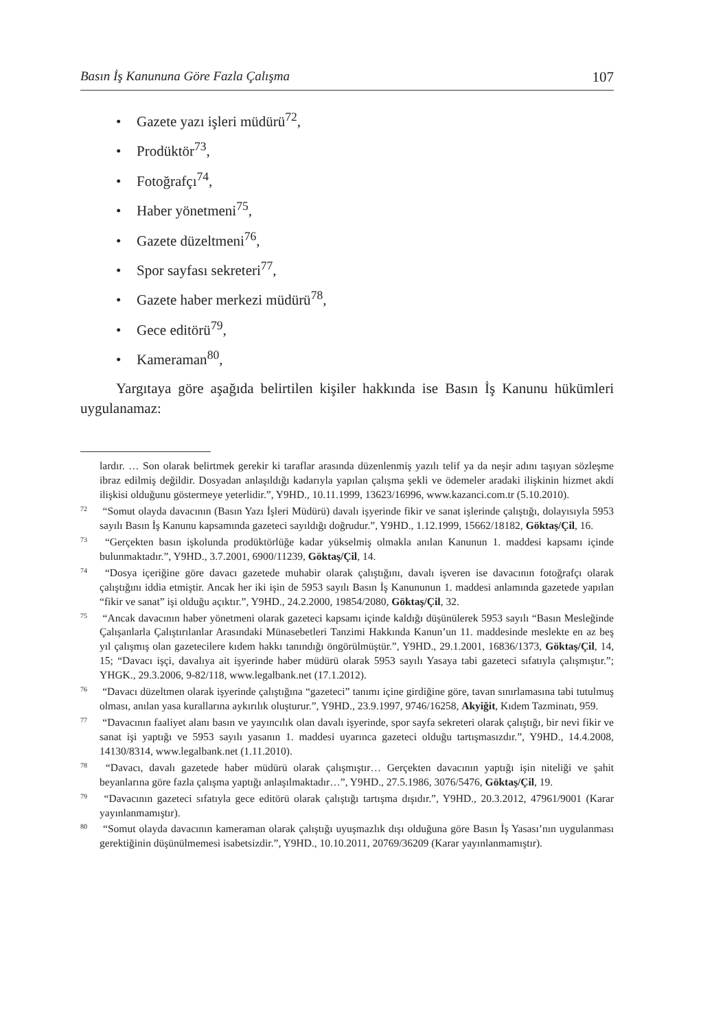Basın İş Kanununa Göre Fazla Çalışma 107
• Gazete yazı işleri müdürü<sup>72</sup>,
• Prodüktör<sup>73</sup>,
• Fotoğrafçı<sup>74</sup>,
• Haber yönetmeni<sup>75</sup>,
• Gazete düzeltmeni<sup>76</sup>,
• Spor sayfası sekreteri<sup>77</sup>,
• Gazete haber merkezi müdürü<sup>78</sup>,
• Gece editörü<sup>79</sup>,
• Kameraman<sup>80</sup>,
Yargıtaya göre aşağıda belirtilen kişiler hakkında ise Basın İş Kanunu hükümleri uygulanamaz:
lardır. … Son olarak belirtmek gerekir ki taraflar arasında düzenlenmiş yazılı telif ya da neşir adını taşıyan sözleşme ibraz edilmiş değildir. Dosyadan anlaşıldığı kadarıyla yapılan çalışma şekli ve ödemeler aradaki ilişkinin hizmet akdi ilişkisi olduğunu göstermeye yeterlidir.”, Y9HD., 10.11.1999, 13623/16996, www.kazanci.com.tr (5.10.2010).
<sup>72</sup> “Somut olayda davacının (Basın Yazı İşleri Müdürü) davalı işyerinde fikir ve sanat işlerinde çalıştığı, dolayısıyla 5953 sayılı Basın İş Kanunu kapsamında gazeteci sayıldığı doğrudur.”, Y9HD., 1.12.1999, 15662/18182, Göktaş/Çil, 16.
<sup>73</sup> “Gerçekten basın işkolunda prodüktörlüğe kadar yükselmiş olmakla anılan Kanunun 1. maddesi kapsamı içinde bulunmaktadır.”, Y9HD., 3.7.2001, 6900/11239, Göktaş/Çil, 14.
<sup>74</sup> “Dosya içeriğine göre davacı gazetede muhabir olarak çalıştığını, davalı işveren ise davacının fotoğrafçı olarak çalıştığını iddia etmiştir. Ancak her iki işin de 5953 sayılı Basın İş Kanununun 1. maddesi anlamında gazetede yapılan “fikir ve sanat” işi olduğu açıktır.”, Y9HD., 24.2.2000, 19854/2080, Göktaş/Çil, 32.
<sup>75</sup> “Ancak davacının haber yönetmeni olarak gazeteci kapsamı içinde kaldığı düşünülerek 5953 sayılı “Basın Mesleğinde Çalışanlarla Çalıştırılanlar Arasındaki Münasebetleri Tanzimi Hakkında Kanun’un 11. maddesinde meslekte en az beş yıl çalışmış olan gazetecilere kıdem hakkı tanındığı öngörülmüştür.”, Y9HD., 29.1.2001, 16836/1373, Göktaş/Çil, 14, 15; “Davacı işçi, davalıya ait işyerinde haber müdürü olarak 5953 sayılı Yasaya tabi gazeteci sıfatıyla çalışmıştır.”; YHGK., 29.3.2006, 9-82/118, www.legalbank.net (17.1.2012).
<sup>76</sup> “Davacı düzeltmen olarak işyerinde çalıştığına “gazeteci” tanımı içine girdiğine göre, tavan sınırlamasına tabi tutulmuş olması, anılan yasa kurallarına aykırılık oluşturur.”, Y9HD., 23.9.1997, 9746/16258, Akyiğit, Kıdem Tazminatı, 959.
<sup>77</sup> “Davacının faaliyet alanı basın ve yayıncılık olan davalı işyerinde, spor sayfa sekreteri olarak çalıştığı, bir nevi fikir ve sanat işi yaptığı ve 5953 sayılı yasanın 1. maddesi uyarınca gazeteci olduğu tartışmasızdır.”, Y9HD., 14.4.2008, 14130/8314, www.legalbank.net (1.11.2010).
<sup>78</sup> “Davacı, davalı gazetede haber müdürü olarak çalışmıştır… Gerçekten davacının yaptığı işin niteliği ve şahit beyanlarına göre fazla çalışma yaptığı anlaşılmaktadır…”, Y9HD., 27.5.1986, 3076/5476, Göktaş/Çil, 19.
<sup>79</sup> “Davacının gazeteci sıfatıyla gece editörü olarak çalıştığı tartışma dışıdır.”, Y9HD., 20.3.2012, 47961/9001 (Karar yayınlanmamıştır).
<sup>80</sup> “Somut olayda davacının kameraman olarak çalıştığı uyuşmazlık dışı olduğuna göre Basın İş Yasası’nın uygulanması gerektiğinin düşünülmemesi isabetsizdir.”, Y9HD., 10.10.2011, 20769/36209 (Karar yayınlanmamıştır).